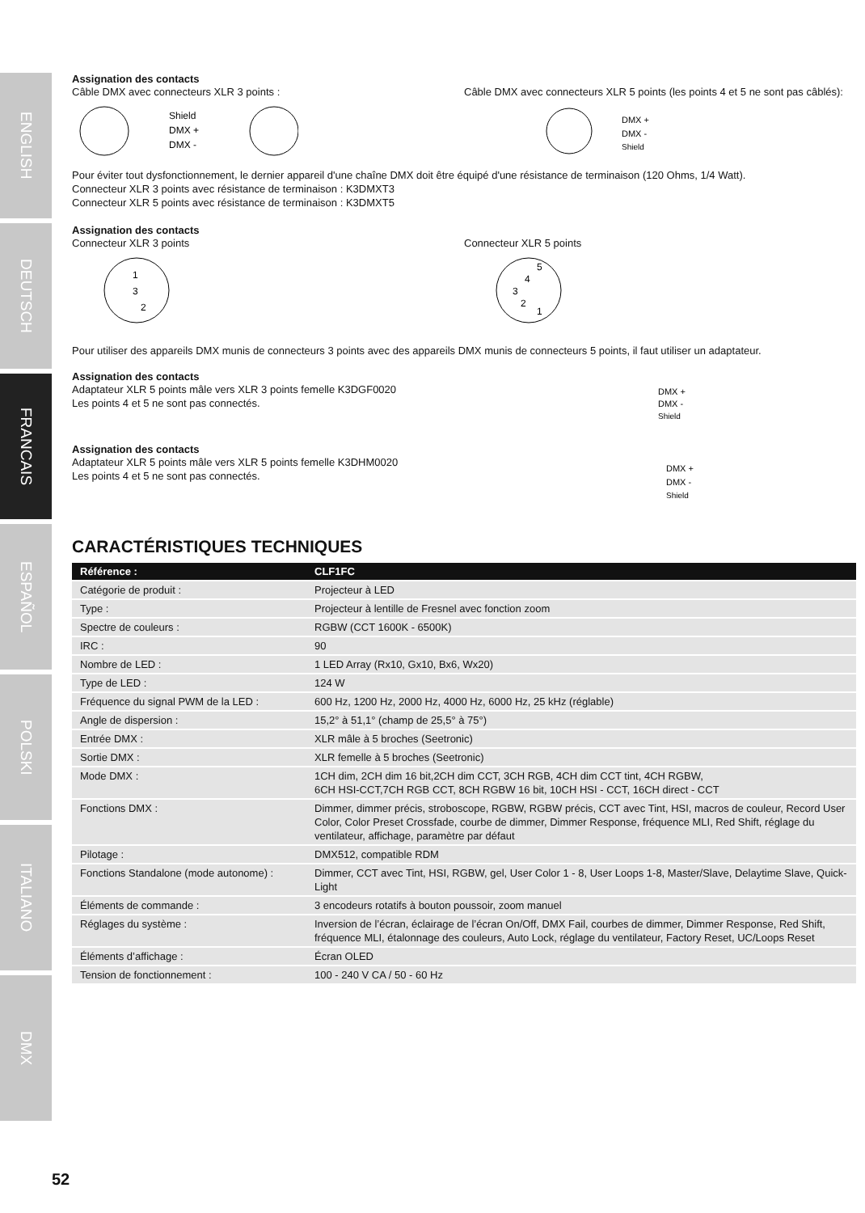ENGLISH
DEUTSCH
FRANCAIS
ESPAÑOL
POLSKI
ITALIANO
DMX
Assignation des contacts
Câble DMX avec connecteurs XLR 3 points :
Shield
DMX +
DMX -
Câble DMX avec connecteurs XLR 5 points (les points 4 et 5 ne sont pas câblés):
DMX +
DMX -
Shield
Pour éviter tout dysfonctionnement, le dernier appareil d'une chaîne DMX doit être équipé d'une résistance de terminaison (120 Ohms, 1/4 Watt).
Connecteur XLR 3 points avec résistance de terminaison : K3DMXT3
Connecteur XLR 5 points avec résistance de terminaison : K3DMXT5
Assignation des contacts
Connecteur XLR 3 points
1
3
2
Connecteur XLR 5 points
5
4
3
2
1
Pour utiliser des appareils DMX munis de connecteurs 3 points avec des appareils DMX munis de connecteurs 5 points, il faut utiliser un adaptateur.
Assignation des contacts
Adaptateur XLR 5 points mâle vers XLR 3 points femelle K3DGF0020
Les points 4 et 5 ne sont pas connectés.
DMX +
DMX -
Shield
Assignation des contacts
Adaptateur XLR 5 points mâle vers XLR 5 points femelle K3DHM0020
Les points 4 et 5 ne sont pas connectés.
DMX +
DMX -
Shield
CARACTÉRISTIQUES TECHNIQUES
| Référence : | CLF1FC |
| --- | --- |
| Catégorie de produit : | Projecteur à LED |
| Type : | Projecteur à lentille de Fresnel avec fonction zoom |
| Spectre de couleurs : | RGBW (CCT 1600K - 6500K) |
| IRC : | 90 |
| Nombre de LED : | 1 LED Array (Rx10, Gx10, Bx6, Wx20) |
| Type de LED : | 124 W |
| Fréquence du signal PWM de la LED : | 600 Hz, 1200 Hz, 2000 Hz, 4000 Hz, 6000 Hz, 25 kHz (réglable) |
| Angle de dispersion : | 15,2° à 51,1° (champ de 25,5° à 75°) |
| Entrée DMX : | XLR mâle à 5 broches (Seetronic) |
| Sortie DMX : | XLR femelle à 5 broches (Seetronic) |
| Mode DMX : | 1CH dim, 2CH dim 16 bit,2CH dim CCT, 3CH RGB, 4CH dim CCT tint, 4CH RGBW, 6CH HSI-CCT,7CH RGB CCT, 8CH RGBW 16 bit, 10CH HSI - CCT, 16CH direct - CCT |
| Fonctions DMX : | Dimmer, dimmer précis, stroboscope, RGBW, RGBW précis, CCT avec Tint, HSI, macros de couleur, Record User Color, Color Preset Crossfade, courbe de dimmer, Dimmer Response, fréquence MLI, Red Shift, réglage du ventilateur, affichage, paramètre par défaut |
| Pilotage : | DMX512, compatible RDM |
| Fonctions Standalone (mode autonome) : | Dimmer, CCT avec Tint, HSI, RGBW, gel, User Color 1 - 8, User Loops 1-8, Master/Slave, Delaytime Slave, Quick-Light |
| Éléments de commande : | 3 encodeurs rotatifs à bouton poussoir, zoom manuel |
| Réglages du système : | Inversion de l’écran, éclairage de l’écran On/Off, DMX Fail, courbes de dimmer, Dimmer Response, Red Shift, fréquence MLI, étalonnage des couleurs, Auto Lock, réglage du ventilateur, Factory Reset, UC/Loops Reset |
| Éléments d’affichage : | Écran OLED |
| Tension de fonctionnement : | 100 - 240 V CA / 50 - 60 Hz |
52